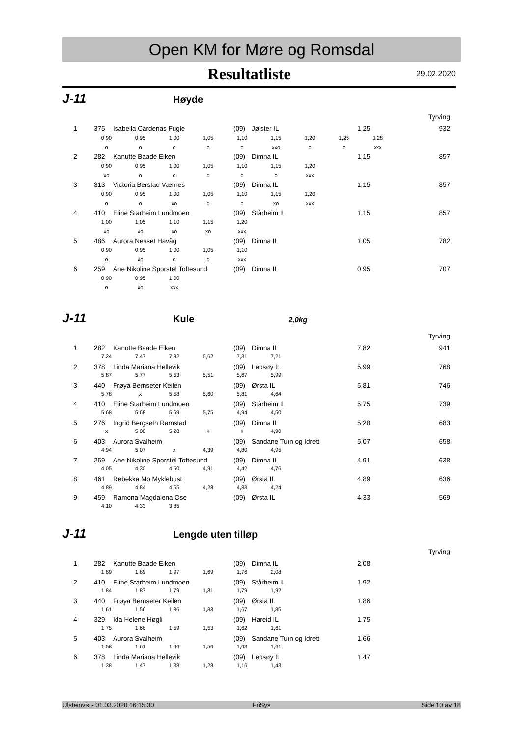Open KM for Møre og Romsdal
Resultatliste 29.02.2020
J-11 Høyde
Tyrving
1 375 Isabella Cardenas Fugle (09) Jølster IL 1,25 932
0,90 0,95 1,00 1,05 1,10 1,15 1,20 1,25 1,28
ooooo xxo o o xxx
2 282 Kanutte Baade Eiken (09) Dimna IL 1,15 857
0,90 0,95 1,00 1,05 1,10 1,15 1,20
xo ooooo xxx
3 313 Victoria Berstad Værnes (09) Dimna IL 1,15 857
0,90 0,95 1,00 1,05 1,10 1,15 1,20
oo xo oo xo xxx
4 410 Eline Starheim Lundmoen (09) Stårheim IL 1,15 857
1,00 1,05 1,10 1,15 1,20
xo xo xo xo xxx
5 486 Aurora Nesset Havåg (09) Dimna IL 1,05 782
0,90 0,95 1,00 1,05 1,10
o xo oo xxx
6 259 Ane Nikoline Sporstøl Toftesund (09) Dimna IL 0,95 707
0,90 0,95 1,00
o xo xxx
J-11 Kule 2,0kg
Tyrving
1 282 Kanutte Baade Eiken (09) Dimna IL 7,82 941
7,24 7,47 7,82 6,62 7,31 7,21
2 378 Linda Mariana Hellevik (09) Lepsøy IL 5,99 768
5,87 5,77 5,53 5,51 5,67 5,99
3 440 Frøya Bernseter Keilen (09) Ørsta IL 5,81 746
5,78 x 5,58 5,60 5,81 4,64
4 410 Eline Starheim Lundmoen (09) Stårheim IL 5,75 739
5,68 5,68 5,69 5,75 4,94 4,50
5 276 Ingrid Bergseth Ramstad (09) Dimna IL 5,28 683
x 5,00 5,28 xx 4,90
6 403 Aurora Svalheim (09) Sandane Turn og Idrett 5,07 658
4,94 5,07 x 4,39 4,80 4,95
7 259 Ane Nikoline Sporstøl Toftesund (09) Dimna IL 4,91 638
4,05 4,30 4,50 4,91 4,42 4,76
8 461 Rebekka Mo Myklebust (09) Ørsta IL 4,89 636
4,89 4,84 4,55 4,28 4,83 4,24
9 459 Ramona Magdalena Ose (09) Ørsta IL 4,33 569
4,10 4,33 3,85
J-11 Lengde uten tilløp
Tyrving
1 282 Kanutte Baade Eiken (09) Dimna IL 2,08
1,89 1,89 1,97 1,69 1,76 2,08
2 410 Eline Starheim Lundmoen (09) Stårheim IL 1,92
1,84 1,87 1,79 1,81 1,79 1,92
3 440 Frøya Bernseter Keilen (09) Ørsta IL 1,86
1,61 1,56 1,86 1,83 1,67 1,85
4 329 Ida Helene Høgli (09) Hareid IL 1,75
1,75 1,66 1,59 1,53 1,62 1,61
5 403 Aurora Svalheim (09) Sandane Turn og Idrett 1,66
1,58 1,61 1,66 1,56 1,63 1,61
6 378 Linda Mariana Hellevik (09) Lepsøy IL 1,47
1,38 1,47 1,38 1,28 1,16 1,43
Ulsteinvik - 01.03.2020 16:15:30 FriSys Side 10 av 18